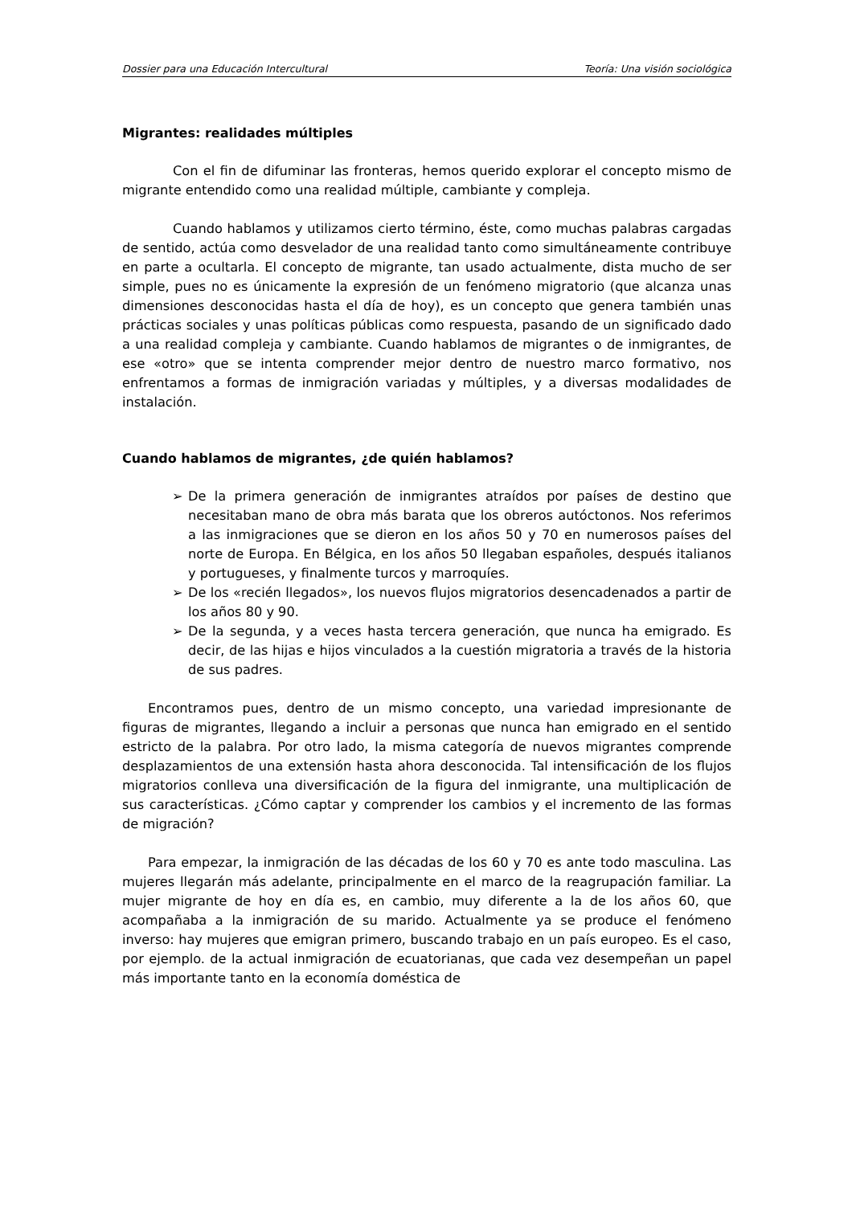Dossier para una Educación Intercultural Teoría: Una visión sociológica
Migrantes: realidades múltiples
Con el fin de difuminar las fronteras, hemos querido explorar el concepto mismo de migrante entendido como una realidad múltiple, cambiante y compleja.
Cuando hablamos y utilizamos cierto término, éste, como muchas palabras cargadas de sentido, actúa como desvelador de una realidad tanto como simultáneamente contribuye en parte a ocultarla. El concepto de migrante, tan usado actualmente, dista mucho de ser simple, pues no es únicamente la expresión de un fenómeno migratorio (que alcanza unas dimensiones desconocidas hasta el día de hoy), es un concepto que genera también unas prácticas sociales y unas políticas públicas como respuesta, pasando de un significado dado a una realidad compleja y cambiante. Cuando hablamos de migrantes o de inmigrantes, de ese «otro» que se intenta comprender mejor dentro de nuestro marco formativo, nos enfrentamos a formas de inmigración variadas y múltiples, y a diversas modalidades de instalación.
Cuando hablamos de migrantes, ¿de quién hablamos?
➢ De la primera generación de inmigrantes atraídos por países de destino que necesitaban mano de obra más barata que los obreros autóctonos. Nos referimos a las inmigraciones que se dieron en los años 50 y 70 en numerosos países del norte de Europa. En Bélgica, en los años 50 llegaban españoles, después italianos y portugueses, y finalmente turcos y marroquíes.
➢ De los «recién llegados», los nuevos flujos migratorios desencadenados a partir de los años 80 y 90.
➢ De la segunda, y a veces hasta tercera generación, que nunca ha emigrado. Es decir, de las hijas e hijos vinculados a la cuestión migratoria a través de la historia de sus padres.
Encontramos pues, dentro de un mismo concepto, una variedad impresionante de figuras de migrantes, llegando a incluir a personas que nunca han emigrado en el sentido estricto de la palabra. Por otro lado, la misma categoría de nuevos migrantes comprende desplazamientos de una extensión hasta ahora desconocida. Tal intensificación de los flujos migratorios conlleva una diversificación de la figura del inmigrante, una multiplicación de sus características. ¿Cómo captar y comprender los cambios y el incremento de las formas de migración?
Para empezar, la inmigración de las décadas de los 60 y 70 es ante todo masculina. Las mujeres llegarán más adelante, principalmente en el marco de la reagrupación familiar. La mujer migrante de hoy en día es, en cambio, muy diferente a la de los años 60, que acompañaba a la inmigración de su marido. Actualmente ya se produce el fenómeno inverso: hay mujeres que emigran primero, buscando trabajo en un país europeo. Es el caso, por ejemplo. de la actual inmigración de ecuatorianas, que cada vez desempeñan un papel más importante tanto en la economía doméstica de